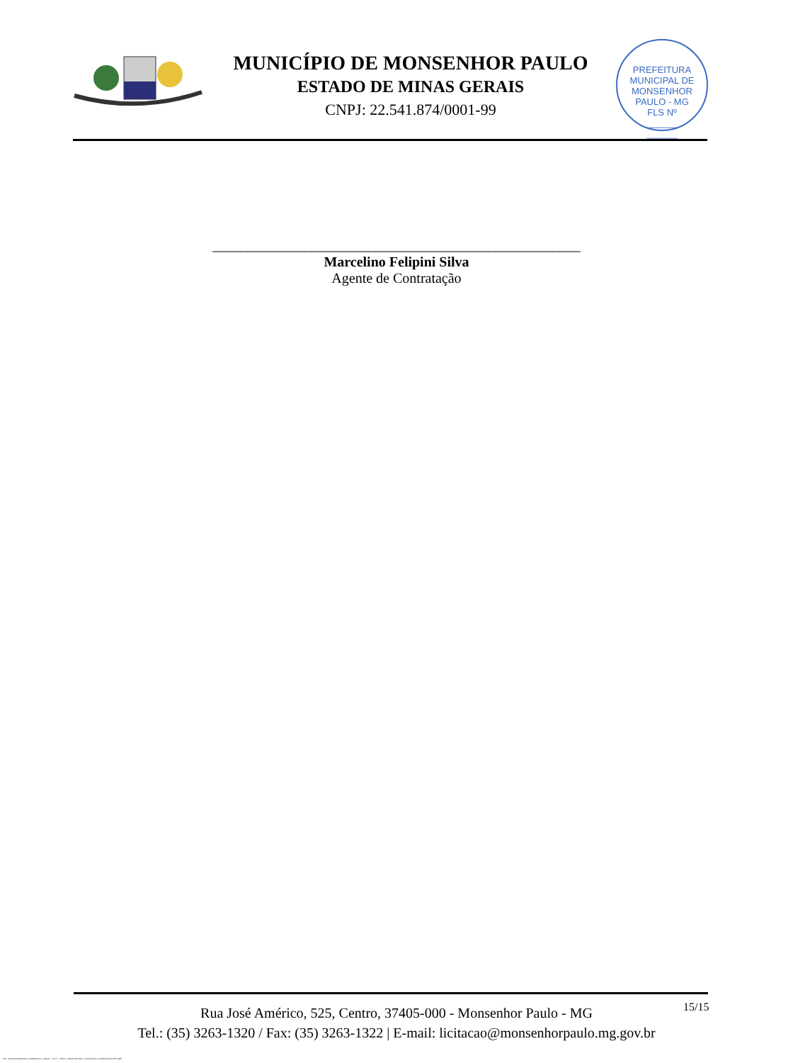MUNICÍPIO DE MONSENHOR PAULO
ESTADO DE MINAS GERAIS
CNPJ: 22.541.874/0001-99
PREFEITURA MUNICIPAL DE MONSENHOR PAULO - MG
FLS Nº
______
______
____________________________________________________
Marcelino Felipini Silva
Agente de Contratação
Rua José Américo, 525, Centro, 37405-000 - Monsenhor Paulo - MG
Tel.: (35) 3263-1320 / Fax: (35) 3263-1322 | E-mail: licitacao@monsenhorpaulo.mg.gov.br
15/15
780 - AVISO DE DISPENSA ELETRÔNICA - GERAL - NLLC - ATIVO - APROVADO DLA - BASE PARA AS DEMAIS EXCETO SRP